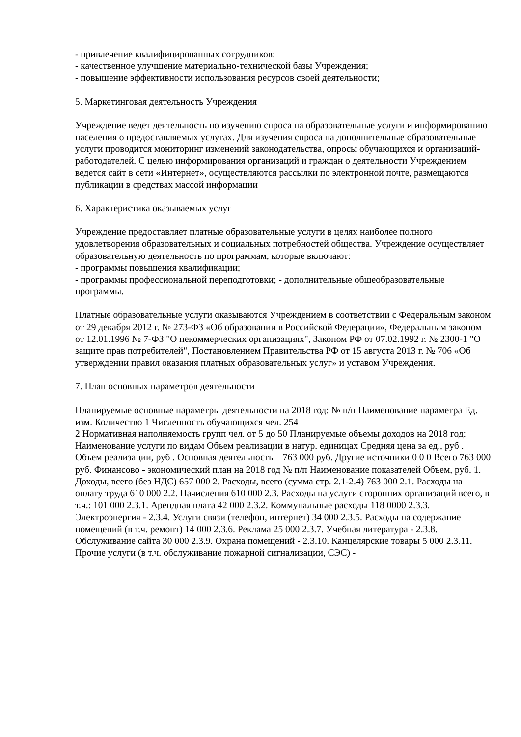- привлечение квалифицированных сотрудников;
- качественное улучшение материально-технической базы Учреждения;
- повышение эффективности использования ресурсов своей деятельности;
5. Маркетинговая деятельность Учреждения
Учреждение ведет деятельность по изучению спроса на образовательные услуги и информированию населения о предоставляемых услугах. Для изучения спроса на дополнительные образовательные услуги проводится мониторинг изменений законодательства, опросы обучающихся и организаций-работодателей. С целью информирования организаций и граждан о деятельности Учреждением ведется сайт в сети «Интернет», осуществляются рассылки по электронной почте, размещаются публикации в средствах массой информации
6. Характеристика оказываемых услуг
Учреждение предоставляет платные образовательные услуги в целях наиболее полного удовлетворения образовательных и социальных потребностей общества. Учреждение осуществляет образовательную деятельность по программам, которые включают:
- программы повышения квалификации;
- программы профессиональной переподготовки; - дополнительные общеобразовательные программы.
Платные образовательные услуги оказываются Учреждением в соответствии с Федеральным законом от 29 декабря 2012 г. № 273-ФЗ «Об образовании в Российской Федерации», Федеральным законом от 12.01.1996 № 7-ФЗ "О некоммерческих организациях", Законом РФ от 07.02.1992 г. № 2300-1 "О защите прав потребителей", Постановлением Правительства РФ от 15 августа 2013 г. № 706 «Об утверждении правил оказания платных образовательных услуг» и уставом Учреждения.
7. План основных параметров деятельности
Планируемые основные параметры деятельности на 2018 год: № п/п Наименование параметра Ед. изм. Количество 1 Численность обучающихся чел. 254
2 Нормативная наполняемость групп чел. от 5 до 50 Планируемые объемы доходов на 2018 год:
Наименование услуги по видам Объем реализации в натур. единицах Средняя цена за ед., руб . Объем реализации, руб . Основная деятельность – 763 000 руб. Другие источники 0 0 0 Всего 763 000 руб. Финансово - экономический план на 2018 год № п/п Наименование показателей Объем, руб. 1. Доходы, всего (без НДС) 657 000 2. Расходы, всего (сумма стр. 2.1-2.4) 763 000 2.1. Расходы на оплату труда 610 000 2.2. Начисления 610 000 2.3. Расходы на услуги сторонних организаций всего, в т.ч.: 101 000 2.3.1. Арендная плата 42 000 2.3.2. Коммунальные расходы 118 0000 2.3.3. Электроэнергия - 2.3.4. Услуги связи (телефон, интернет) 34 000 2.3.5. Расходы на содержание помещений (в т.ч. ремонт) 14 000 2.3.6. Реклама 25 000 2.3.7. Учебная литература - 2.3.8. Обслуживание сайта 30 000 2.3.9. Охрана помещений - 2.3.10. Канцелярские товары 5 000 2.3.11. Прочие услуги (в т.ч. обслуживание пожарной сигнализации, СЭС) -